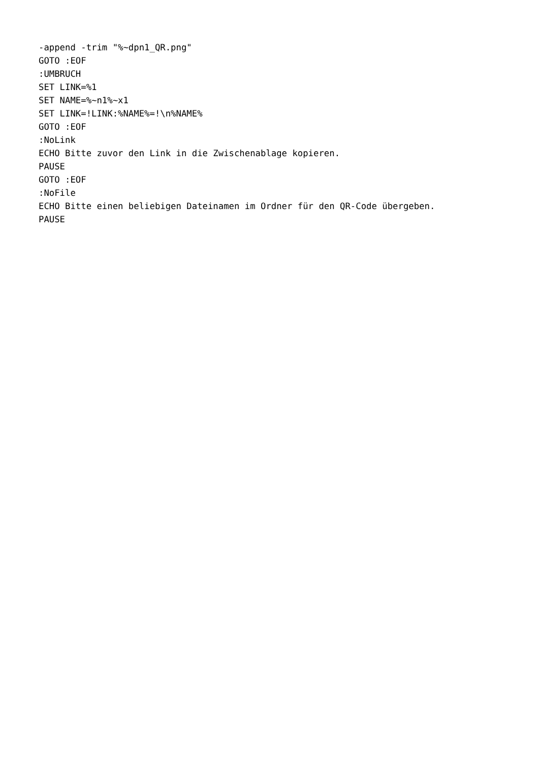-append -trim "%~dpn1_QR.png"
GOTO :EOF
:UMBRUCH
SET LINK=%1
SET NAME=%~n1%~x1
SET LINK=!LINK:%NAME%=!\n%NAME%
GOTO :EOF
:NoLink
ECHO Bitte zuvor den Link in die Zwischenablage kopieren.
PAUSE
GOTO :EOF
:NoFile
ECHO Bitte einen beliebigen Dateinamen im Ordner für den QR-Code übergeben.
PAUSE